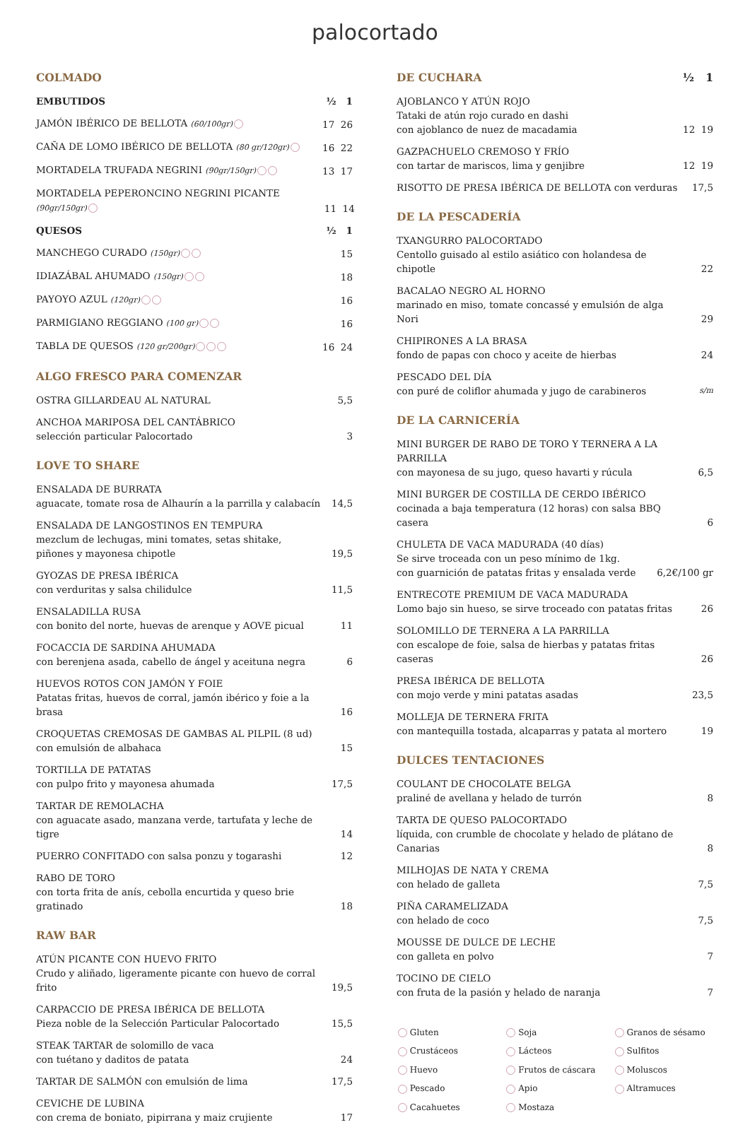palocortado
COLMADO
EMBUTIDOS ½ 1
JAMÓN IBÉRICO DE BELLOTA (60/100gr) 17 26
CAÑA DE LOMO IBÉRICO DE BELLOTA (80 gr/120gr) 16 22
MORTADELA TRUFADA NEGRINI (90gr/150gr) 13 17
MORTADELA PEPERONCINO NEGRINI PICANTE (90gr/150gr) 11 14
QUESOS ½ 1
MANCHEGO CURADO (150gr) 15
IDIAZÁBAL AHUMADO (150gr) 18
PAYOYO AZUL (120gr) 16
PARMIGIANO REGGIANO (100 gr) 16
TABLA DE QUESOS (120 gr/200gr) 16 24
ALGO FRESCO PARA COMENZAR
OSTRA GILLARDEAU AL NATURAL 5,5
ANCHOA MARIPOSA DEL CANTÁBRICO
selección particular Palocortado 3
LOVE TO SHARE
ENSALADA DE BURRATA
aguacate, tomate rosa de Alhaurín a la parrilla y calabacín 14,5
ENSALADA DE LANGOSTINOS EN TEMPURA
mezclum de lechugas, mini tomates, setas shitake,
piñones y mayonesa chipotle 19,5
GYOZAS DE PRESA IBÉRICA
con verduritas y salsa chilidulce 11,5
ENSALADILLA RUSA
con bonito del norte, huevas de arenque y AOVE picual 11
FOCACCIA DE SARDINA AHUMADA
con berenjena asada, cabello de ángel y aceituna negra 6
HUEVOS ROTOS CON JAMÓN Y FOIE
Patatas fritas, huevos de corral, jamón ibérico y foie a la brasa 16
CROQUETAS CREMOSAS DE GAMBAS AL PILPIL (8 ud)
con emulsión de albahaca 15
TORTILLA DE PATATAS
con pulpo frito y mayonesa ahumada 17,5
TARTAR DE REMOLACHA
con aguacate asado, manzana verde, tartufata y leche de tigre 14
PUERRO CONFITADO con salsa ponzu y togarashi 12
RABO DE TORO
con torta frita de anís, cebolla encurtida y queso brie gratinado 18
RAW BAR
ATÚN PICANTE CON HUEVO FRITO
Crudo y aliñado, ligeramente picante con huevo de corral frito 19,5
CARPACCIO DE PRESA IBÉRICA DE BELLOTA
Pieza noble de la Selección Particular Palocortado 15,5
STEAK TARTAR de solomillo de vaca
con tuétano y daditos de patata 24
TARTAR DE SALMÓN con emulsión de lima 17,5
CEVICHE DE LUBINA
con crema de boniato, pipirrana y maiz crujiente 17
DE CUCHARA ½ 1
AJOBLANCO Y ATÚN ROJO
Tataki de atún rojo curado en dashi
con ajoblanco de nuez de macadamia 12 19
GAZPACHUELO CREMOSO Y FRÍO
con tartar de mariscos, lima y genjibre 12 19
RISOTTO DE PRESA IBÉRICA DE BELLOTA con verduras 17,5
DE LA PESCADERÍA
TXANGURRO PALOCORTADO
Centollo guisado al estilo asiático con holandesa de chipotle 22
BACALAO NEGRO AL HORNO
marinado en miso, tomate concassé y emulsión de alga Nori 29
CHIPIRONES A LA BRASA
fondo de papas con choco y aceite de hierbas 24
PESCADO DEL DÍA
con puré de coliflor ahumada y jugo de carabineros s/m
DE LA CARNICERÍA
MINI BURGER DE RABO DE TORO Y TERNERA A LA PARRILLA
con mayonesa de su jugo, queso havarti y rúcula 6,5
MINI BURGER DE COSTILLA DE CERDO IBÉRICO
cocinada a baja temperatura (12 horas) con salsa BBQ casera 6
CHULETA DE VACA MADURADA (40 días)
Se sirve troceada con un peso mínimo de 1kg.
con guarnición de patatas fritas y ensalada verde 6,2€/100 gr
ENTRECOTE PREMIUM DE VACA MADURADA
Lomo bajo sin hueso, se sirve troceado con patatas fritas 26
SOLOMILLO DE TERNERA A LA PARRILLA
con escalope de foie, salsa de hierbas y patatas fritas caseras 26
PRESA IBÉRICA DE BELLOTA
con mojo verde y mini patatas asadas 23,5
MOLLEJA DE TERNERA FRITA
con mantequilla tostada, alcaparras y patata al mortero 19
DULCES TENTACIONES
COULANT DE CHOCOLATE BELGA
praliné de avellana y helado de turrón 8
TARTA DE QUESO PALOCORTADO
líquida, con crumble de chocolate y helado de plátano de Canarias 8
MILHOJAS DE NATA Y CREMA
con helado de galleta 7,5
PIÑA CARAMELIZADA
con helado de coco 7,5
MOUSSE DE DULCE DE LECHE
con galleta en polvo 7
TOCINO DE CIELO
con fruta de la pasión y helado de naranja 7
Gluten Soja Granos de sésamo Crustáceos Lácteos Sulfitos Huevo Frutos de cáscara Moluscos Pescado Apio Altramuces Cacahuetes Mostaza